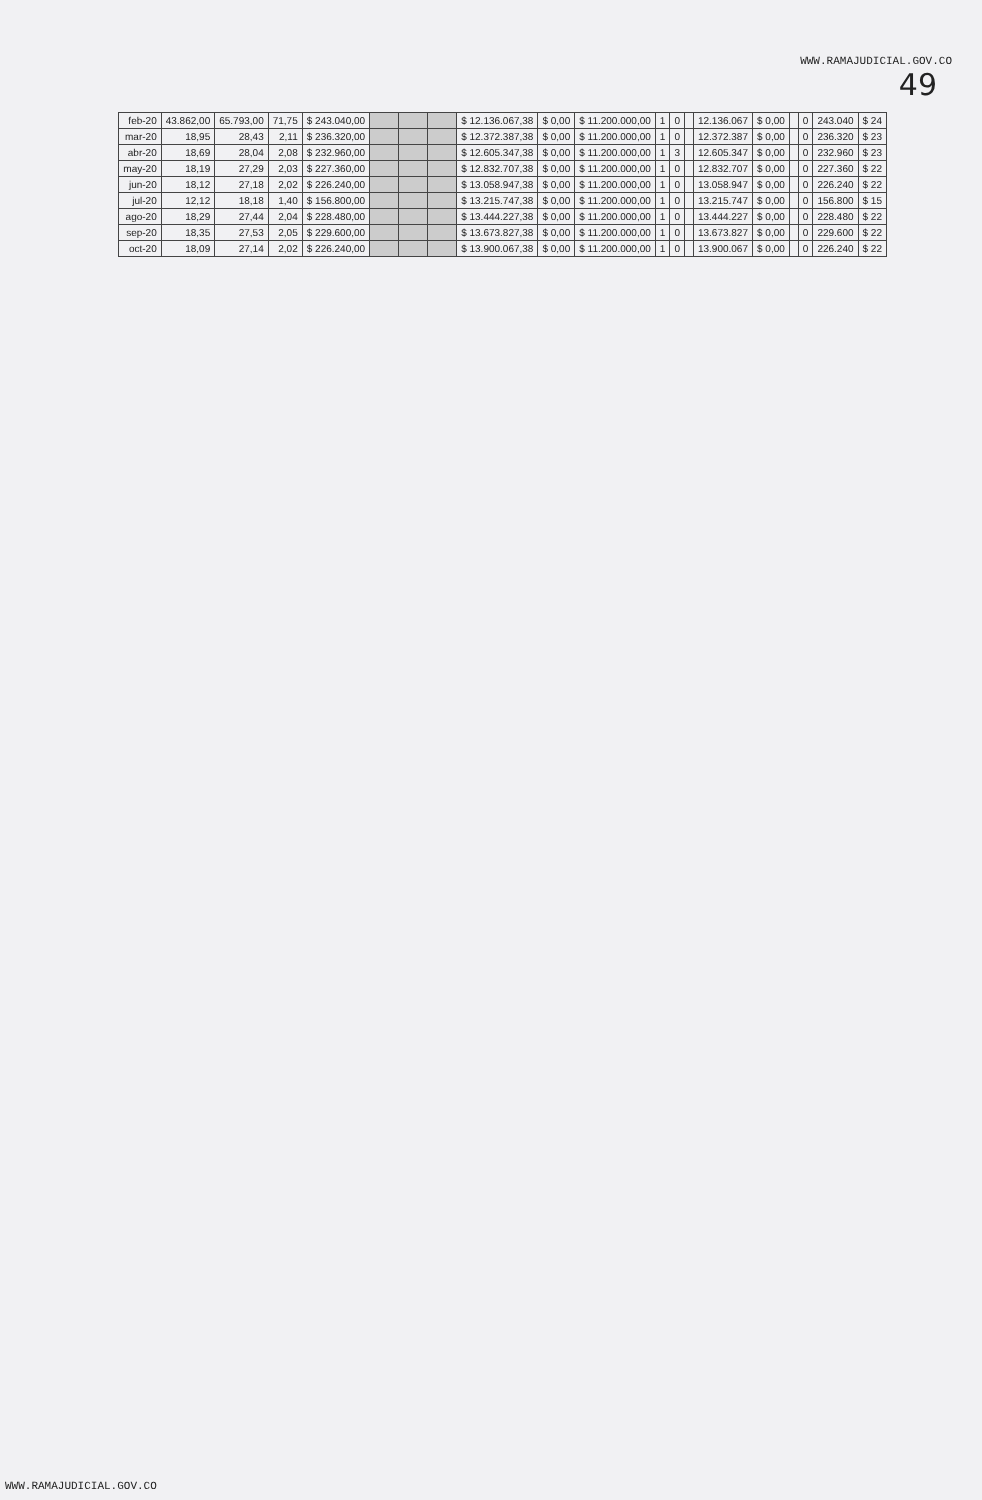WWW.RAMAJUDICIAL.GOV.CO
49
| feb-20 | 43.862,00 | 65.793,00 | 71,75 | $ 243.040,00 | | | | $ 12.136.067,38 | $ 0,00 | $ 11.200.000,00 | 1 | 0 | | 12.136.067 | $ 0,00 | | 0 | 243.040 | $ 24 |
| mar-20 | 18,95 | 28,43 | 2,11 | $ 236.320,00 | | | | $ 12.372.387,38 | $ 0,00 | $ 11.200.000,00 | 1 | 0 | | 12.372.387 | $ 0,00 | | 0 | 236.320 | $ 23 |
| abr-20 | 18,69 | 28,04 | 2,08 | $ 232.960,00 | | | | $ 12.605.347,38 | $ 0,00 | $ 11.200.000,00 | 1 | 3 | | 12.605.347 | $ 0,00 | | 0 | 232.960 | $ 23 |
| may-20 | 18,19 | 27,29 | 2,03 | $ 227.360,00 | | | | $ 12.832.707,38 | $ 0,00 | $ 11.200.000,00 | 1 | 0 | | 12.832.707 | $ 0,00 | | 0 | 227.360 | $ 22 |
| jun-20 | 18,12 | 27,18 | 2,02 | $ 226.240,00 | | | | $ 13.058.947,38 | $ 0,00 | $ 11.200.000,00 | 1 | 0 | | 13.058.947 | $ 0,00 | | 0 | 226.240 | $ 22 |
| jul-20 | 12,12 | 18,18 | 1,40 | $ 156.800,00 | | | | $ 13.215.747,38 | $ 0,00 | $ 11.200.000,00 | 1 | 0 | | 13.215.747 | $ 0,00 | | 0 | 156.800 | $ 15 |
| ago-20 | 18,29 | 27,44 | 2,04 | $ 228.480,00 | | | | $ 13.444.227,38 | $ 0,00 | $ 11.200.000,00 | 1 | 0 | | 13.444.227 | $ 0,00 | | 0 | 228.480 | $ 22 |
| sep-20 | 18,35 | 27,53 | 2,05 | $ 229.600,00 | | | | $ 13.673.827,38 | $ 0,00 | $ 11.200.000,00 | 1 | 0 | | 13.673.827 | $ 0,00 | | 0 | 229.600 | $ 22 |
| oct-20 | 18,09 | 27,14 | 2,02 | $ 226.240,00 | | | | $ 13.900.067,38 | $ 0,00 | $ 11.200.000,00 | 1 | 0 | | 13.900.067 | $ 0,00 | | 0 | 226.240 | $ 22 |
WWW.RAMAJUDICIAL.GOV.CO